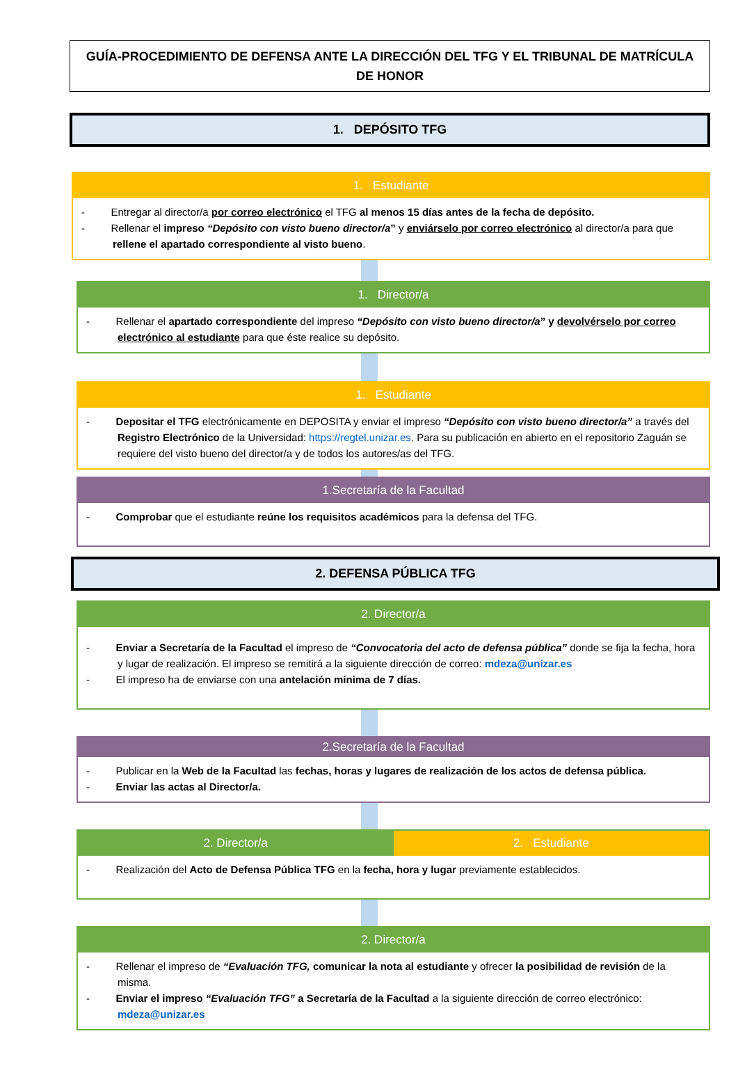GUÍA-PROCEDIMIENTO DE DEFENSA ANTE LA DIRECCIÓN DEL TFG Y EL TRIBUNAL DE MATRÍCULA DE HONOR
1. DEPÓSITO TFG
1. Estudiante
- Entregar al director/a por correo electrónico el TFG al menos 15 días antes de la fecha de depósito.
- Rellenar el impreso “Depósito con visto bueno director/a” y enviárselo por correo electrónico al director/a para que rellene el apartado correspondiente al visto bueno.
1. Director/a
- Rellenar el apartado correspondiente del impreso “Depósito con visto bueno director/a” y devolvérselo por correo electrónico al estudiante para que éste realice su depósito.
1. Estudiante
- Depositar el TFG electrónicamente en DEPOSITA y enviar el impreso “Depósito con visto bueno director/a” a través del Registro Electrónico de la Universidad: https://regtel.unizar.es. Para su publicación en abierto en el repositorio Zaguán se requiere del visto bueno del director/a y de todos los autores/as del TFG.
1.Secretaría de la Facultad
- Comprobar que el estudiante reúne los requisitos académicos para la defensa del TFG.
2. DEFENSA PÚBLICA TFG
2. Director/a
- Enviar a Secretaría de la Facultad el impreso de “Convocatoria del acto de defensa pública” donde se fija la fecha, hora y lugar de realización. El impreso se remitirá a la siguiente dirección de correo: mdeza@unizar.es
- El impreso ha de enviarse con una antelación mínima de 7 días.
2.Secretaría de la Facultad
- Publicar en la Web de la Facultad las fechas, horas y lugares de realización de los actos de defensa pública.
- Enviar las actas al Director/a.
2. Director/a 2. Estudiante
- Realización del Acto de Defensa Pública TFG en la fecha, hora y lugar previamente establecidos.
2. Director/a
- Rellenar el impreso de “Evaluación TFG, comunicar la nota al estudiante y ofrecer la posibilidad de revisión de la misma.
- Enviar el impreso “Evaluación TFG” a Secretaría de la Facultad a la siguiente dirección de correo electrónico: mdeza@unizar.es